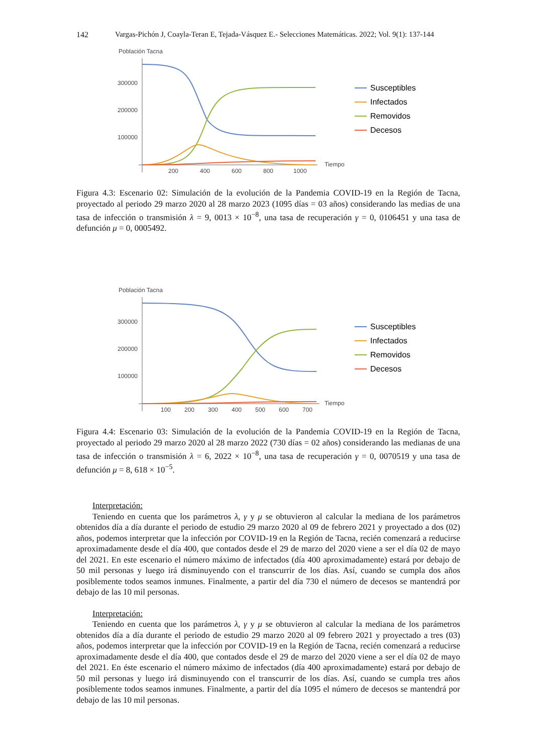142 Vargas-Pichón J, Coayla-Teran E, Tejada-Vásquez E.- Selecciones Matemáticas. 2022; Vol. 9(1): 137-144
Población Tacna
300000
200000
100000
200
400
600
800
1000
Tiempo
Susceptibles
Infectados
Removidos
Decesos
Figura 4.3: Escenario 02: Simulación de la evolución de la Pandemia COVID-19 en la Región de Tacna, proyectado al periodo 29 marzo 2020 al 28 marzo 2023 (1095 días = 03 años) considerando las medias de una tasa de infección o transmisión λ = 9, 0013 × 10<sup>−8</sup>, una tasa de recuperación γ = 0, 0106451 y una tasa de defunción μ = 0, 0005492.
Población Tacna
300000
200000
100000
100
200
300
400
500
600
700
Tiempo
Susceptibles
Infectados
Removidos
Decesos
Figura 4.4: Escenario 03: Simulación de la evolución de la Pandemia COVID-19 en la Región de Tacna, proyectado al periodo 29 marzo 2020 al 28 marzo 2022 (730 días = 02 años) considerando las medianas de una tasa de infección o transmisión λ = 6, 2022 × 10<sup>−8</sup>, una tasa de recuperación γ = 0, 0070519 y una tasa de defunción μ = 8, 618 × 10<sup>−5</sup>.
Interpretación:
Teniendo en cuenta que los parámetros λ, γ y μ se obtuvieron al calcular la mediana de los parámetros obtenidos día a día durante el periodo de estudio 29 marzo 2020 al 09 de febrero 2021 y proyectado a dos (02) años, podemos interpretar que la infección por COVID-19 en la Región de Tacna, recién comenzará a reducirse aproximadamente desde el día 400, que contados desde el 29 de marzo del 2020 viene a ser el día 02 de mayo del 2021. En este escenario el número máximo de infectados (día 400 aproximadamente) estará por debajo de 50 mil personas y luego irá disminuyendo con el transcurrir de los días. Así, cuando se cumpla dos años posiblemente todos seamos inmunes. Finalmente, a partir del día 730 el número de decesos se mantendrá por debajo de las 10 mil personas.
Interpretación:
Teniendo en cuenta que los parámetros λ, γ y μ se obtuvieron al calcular la mediana de los parámetros obtenidos día a día durante el periodo de estudio 29 marzo 2020 al 09 febrero 2021 y proyectado a tres (03) años, podemos interpretar que la infección por COVID-19 en la Región de Tacna, recién comenzará a reducirse aproximadamente desde el día 400, que contados desde el 29 de marzo del 2020 viene a ser el día 02 de mayo del 2021. En éste escenario el número máximo de infectados (día 400 aproximadamente) estará por debajo de 50 mil personas y luego irá disminuyendo con el transcurrir de los días. Así, cuando se cumpla tres años posiblemente todos seamos inmunes. Finalmente, a partir del día 1095 el número de decesos se mantendrá por debajo de las 10 mil personas.